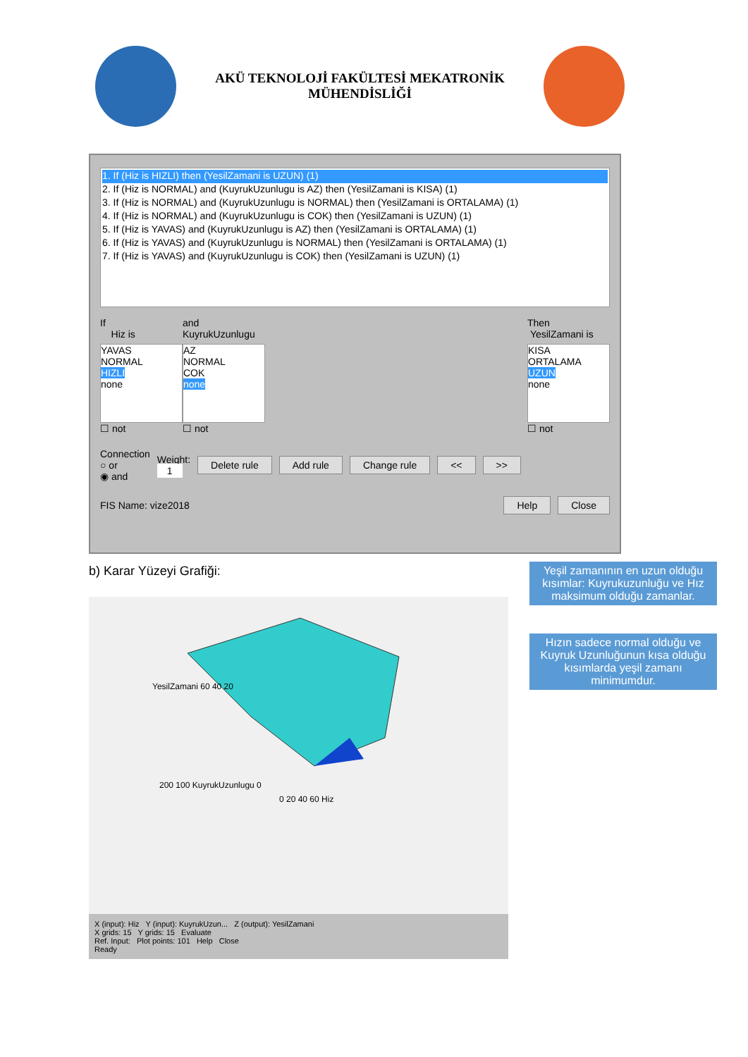AKÜ TEKNOLOJİ FAKÜLTESİ MEKATRONİK
MÜHENDİSLİĞİ
1. If (Hiz is HIZLI) then (YesilZamani is UZUN) (1)
2. If (Hiz is NORMAL) and (KuyrukUzunlugu is AZ) then (YesilZamani is KISA) (1)
3. If (Hiz is NORMAL) and (KuyrukUzunlugu is NORMAL) then (YesilZamani is ORTALAMA) (1)
4. If (Hiz is NORMAL) and (KuyrukUzunlugu is COK) then (YesilZamani is UZUN) (1)
5. If (Hiz is YAVAS) and (KuyrukUzunlugu is AZ) then (YesilZamani is ORTALAMA) (1)
6. If (Hiz is YAVAS) and (KuyrukUzunlugu is NORMAL) then (YesilZamani is ORTALAMA) (1)
7. If (Hiz is YAVAS) and (KuyrukUzunlugu is COK) then (YesilZamani is UZUN) (1)
If
Hiz is
YAVAS
NORMAL
HIZLI
none
☐ not
and
KuyrukUzunlugu
AZ
NORMAL
COK
none
☐ not
Then
YesilZamani is
KISA
ORTALAMA
UZUN
none
☐ not
Connection
○ or
◉ and
Weight:
1
Delete rule Add rule Change rule << >>
FIS Name: vize2018
Help Close
b) Karar Yüzeyi Grafiği:
YesilZamani 60 40 20
200 100 KuyrukUzunlugu 0
0 20 40 60 Hiz
X (input): Hiz Y (input): KuyrukUzun... Z (output): YesilZamani
X grids: 15 Y grids: 15 Evaluate
Ref. Input: Plot points: 101 Help Close
Ready
Yeşil zamanının en uzun olduğu kısımlar: Kuyrukuzunluğu ve Hız maksimum olduğu zamanlar.
Hızın sadece normal olduğu ve Kuyruk Uzunluğunun kısa olduğu kısımlarda yeşil zamanı minimumdur.